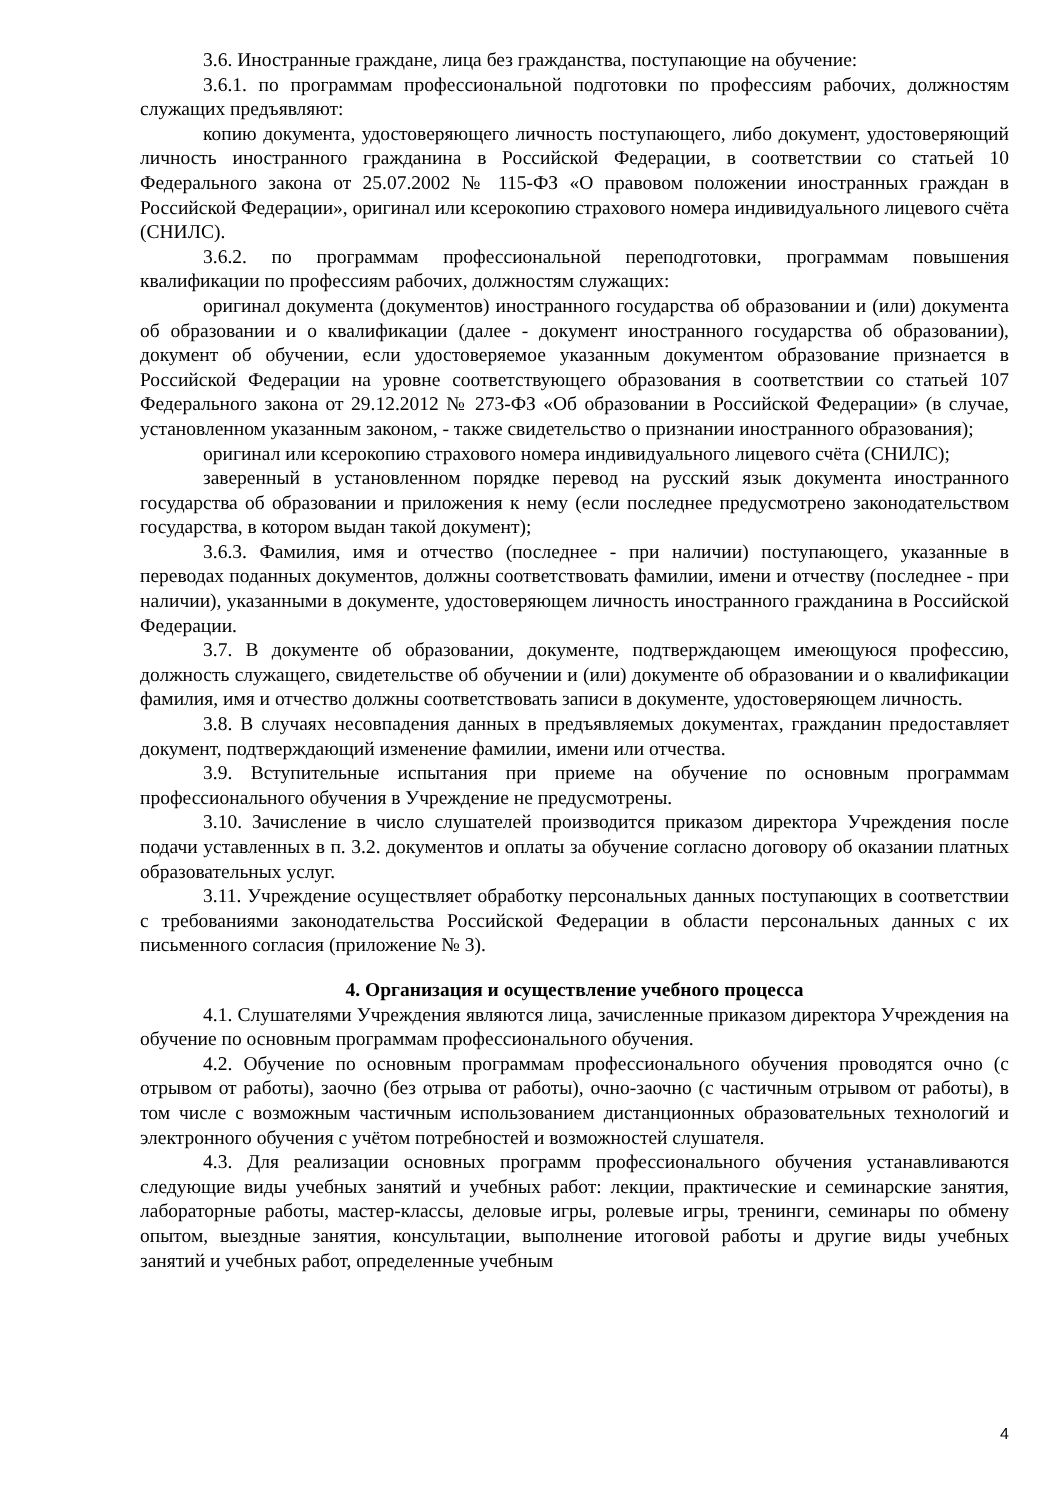3.6. Иностранные граждане, лица без гражданства, поступающие на обучение:
3.6.1. по программам профессиональной подготовки по профессиям рабочих, должностям служащих предъявляют:
копию документа, удостоверяющего личность поступающего, либо документ, удостоверяющий личность иностранного гражданина в Российской Федерации, в соответствии со статьей 10 Федерального закона от 25.07.2002 № 115-ФЗ «О правовом положении иностранных граждан в Российской Федерации», оригинал или ксерокопию страхового номера индивидуального лицевого счёта (СНИЛС).
3.6.2. по программам профессиональной переподготовки, программам повышения квалификации по профессиям рабочих, должностям служащих:
оригинал документа (документов) иностранного государства об образовании и (или) документа об образовании и о квалификации (далее - документ иностранного государства об образовании), документ об обучении, если удостоверяемое указанным документом образование признается в Российской Федерации на уровне соответствующего образования в соответствии со статьей 107 Федерального закона от 29.12.2012 № 273-ФЗ «Об образовании в Российской Федерации» (в случае, установленном указанным законом, - также свидетельство о признании иностранного образования);
оригинал или ксерокопию страхового номера индивидуального лицевого счёта (СНИЛС);
заверенный в установленном порядке перевод на русский язык документа иностранного государства об образовании и приложения к нему (если последнее предусмотрено законодательством государства, в котором выдан такой документ);
3.6.3. Фамилия, имя и отчество (последнее - при наличии) поступающего, указанные в переводах поданных документов, должны соответствовать фамилии, имени и отчеству (последнее - при наличии), указанными в документе, удостоверяющем личность иностранного гражданина в Российской Федерации.
3.7. В документе об образовании, документе, подтверждающем имеющуюся профессию, должность служащего, свидетельстве об обучении и (или) документе об образовании и о квалификации фамилия, имя и отчество должны соответствовать записи в документе, удостоверяющем личность.
3.8. В случаях несовпадения данных в предъявляемых документах, гражданин предоставляет документ, подтверждающий изменение фамилии, имени или отчества.
3.9. Вступительные испытания при приеме на обучение по основным программам профессионального обучения в Учреждение не предусмотрены.
3.10. Зачисление в число слушателей производится приказом директора Учреждения после подачи уставленных в п. 3.2. документов и оплаты за обучение согласно договору об оказании платных образовательных услуг.
3.11. Учреждение осуществляет обработку персональных данных поступающих в соответствии с требованиями законодательства Российской Федерации в области персональных данных с их письменного согласия (приложение № 3).
4. Организация и осуществление учебного процесса
4.1. Слушателями Учреждения являются лица, зачисленные приказом директора Учреждения на обучение по основным программам профессионального обучения.
4.2. Обучение по основным программам профессионального обучения проводятся очно (с отрывом от работы), заочно (без отрыва от работы), очно-заочно (с частичным отрывом от работы), в том числе с возможным частичным использованием дистанционных образовательных технологий и электронного обучения с учётом потребностей и возможностей слушателя.
4.3. Для реализации основных программ профессионального обучения устанавливаются следующие виды учебных занятий и учебных работ: лекции, практические и семинарские занятия, лабораторные работы, мастер-классы, деловые игры, ролевые игры, тренинги, семинары по обмену опытом, выездные занятия, консультации, выполнение итоговой работы и другие виды учебных занятий и учебных работ, определенные учебным
4